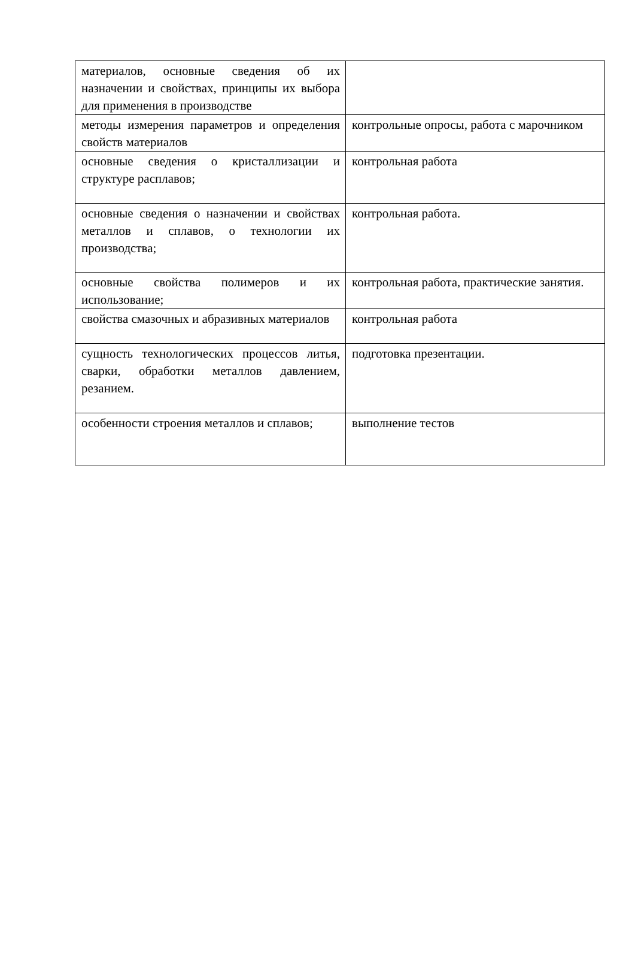| материалов, основные сведения об их назначении и свойствах, принципы их выбора для применения в производстве | |
| методы измерения параметров и определения свойств материалов | контрольные опросы, работа с марочником |
| основные сведения о кристаллизации и структуре расплавов; | контрольная работа |
| основные сведения о назначении и свойствах металлов и сплавов, о технологии их производства; | контрольная работа. |
| основные свойства полимеров и их использование; | контрольная работа, практические занятия. |
| свойства смазочных и абразивных материалов | контрольная работа |
| сущность технологических процессов литья, сварки, обработки металлов давлением, резанием. | подготовка презентации. |
| особенности строения металлов и сплавов; | выполнение тестов |